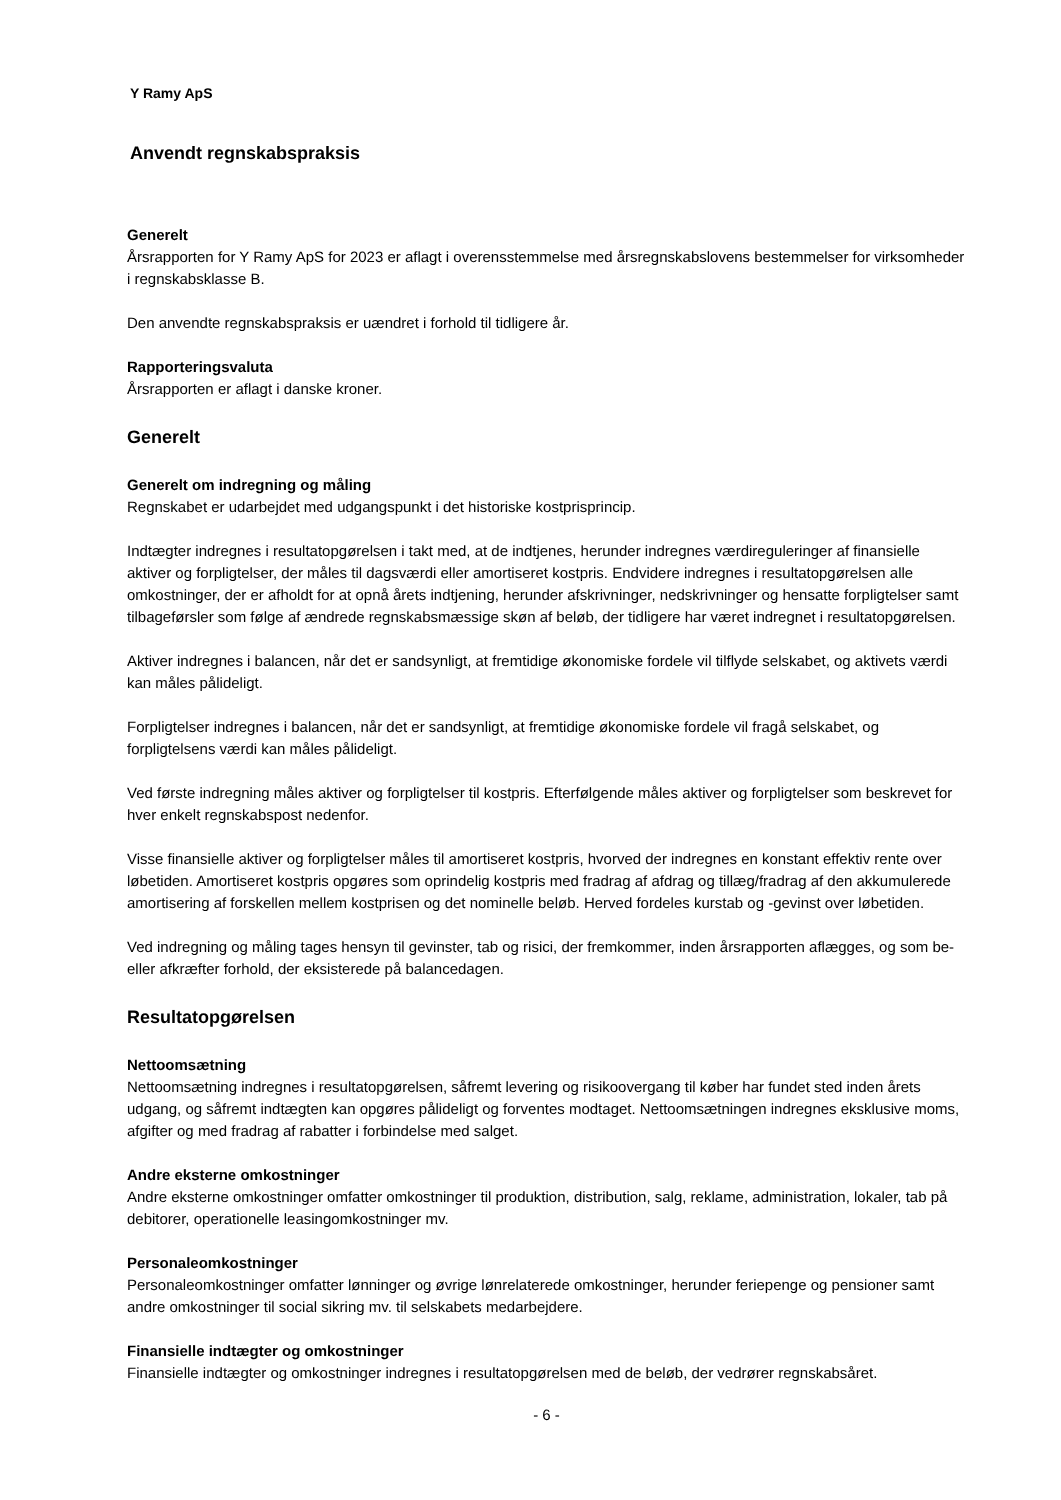Y Ramy ApS
Anvendt regnskabspraksis
Generelt
Årsrapporten for Y Ramy ApS for 2023 er aflagt i overensstemmelse med årsregnskabslovens bestemmelser for virksomheder i regnskabsklasse B.
Den anvendte regnskabspraksis er uændret i forhold til tidligere år.
Rapporteringsvaluta
Årsrapporten er aflagt i danske kroner.
Generelt
Generelt om indregning og måling
Regnskabet er udarbejdet med udgangspunkt i det historiske kostprisprincip.
Indtægter indregnes i resultatopgørelsen i takt med, at de indtjenes, herunder indregnes værdireguleringer af finansielle aktiver og forpligtelser, der måles til dagsværdi eller amortiseret kostpris. Endvidere indregnes i resultatopgørelsen alle omkostninger, der er afholdt for at opnå årets indtjening, herunder afskrivninger, nedskrivninger og hensatte forpligtelser samt tilbageførsler som følge af ændrede regnskabsmæssige skøn af beløb, der tidligere har været indregnet i resultatopgørelsen.
Aktiver indregnes i balancen, når det er sandsynligt, at fremtidige økonomiske fordele vil tilflyde selskabet, og aktivets værdi kan måles pålideligt.
Forpligtelser indregnes i balancen, når det er sandsynligt, at fremtidige økonomiske fordele vil fragå selskabet, og forpligtelsens værdi kan måles pålideligt.
Ved første indregning måles aktiver og forpligtelser til kostpris. Efterfølgende måles aktiver og forpligtelser som beskrevet for hver enkelt regnskabspost nedenfor.
Visse finansielle aktiver og forpligtelser måles til amortiseret kostpris, hvorved der indregnes en konstant effektiv rente over løbetiden. Amortiseret kostpris opgøres som oprindelig kostpris med fradrag af afdrag og tillæg/fradrag af den akkumulerede amortisering af forskellen mellem kostprisen og det nominelle beløb. Herved fordeles kurstab og -gevinst over løbetiden.
Ved indregning og måling tages hensyn til gevinster, tab og risici, der fremkommer, inden årsrapporten aflægges, og som be- eller afkræfter forhold, der eksisterede på balancedagen.
Resultatopgørelsen
Nettoomsætning
Nettoomsætning indregnes i resultatopgørelsen, såfremt levering og risikoovergang til køber har fundet sted inden årets udgang, og såfremt indtægten kan opgøres pålideligt og forventes modtaget. Nettoomsætningen indregnes eksklusive moms, afgifter og med fradrag af rabatter i forbindelse med salget.
Andre eksterne omkostninger
Andre eksterne omkostninger omfatter omkostninger til produktion, distribution, salg, reklame, administration, lokaler, tab på debitorer, operationelle leasingomkostninger mv.
Personaleomkostninger
Personaleomkostninger omfatter lønninger og øvrige lønrelaterede omkostninger, herunder feriepenge og pensioner samt andre omkostninger til social sikring mv. til selskabets medarbejdere.
Finansielle indtægter og omkostninger
Finansielle indtægter og omkostninger indregnes i resultatopgørelsen med de beløb, der vedrører regnskabsåret.
- 6 -